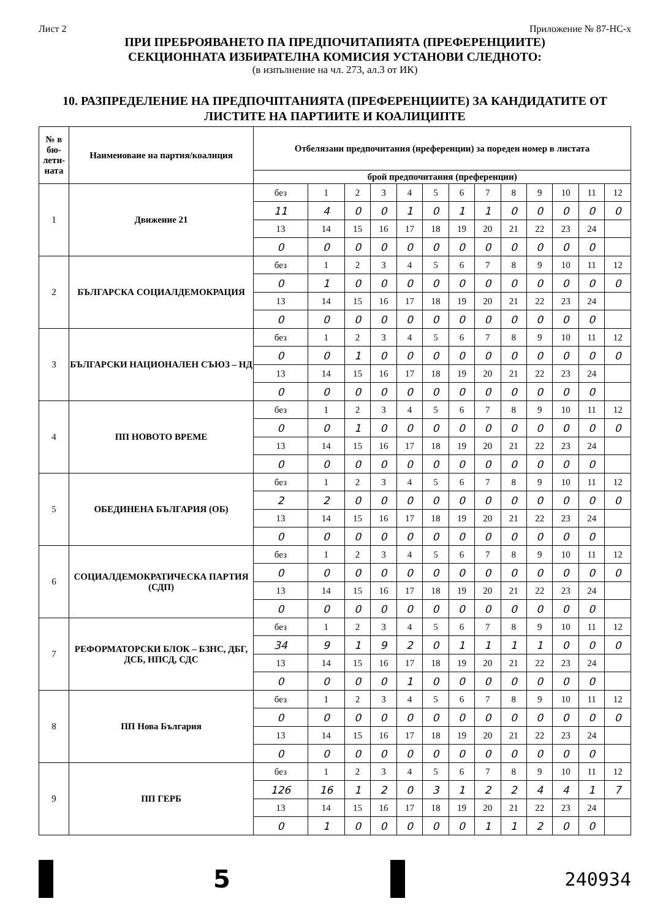Лист 2 Приложение № 87-НС-х
ПРИ ПРЕБРОЯВАНЕТО ПА ПРЕДПОЧИТАПИЯТА (ПРЕФЕРЕНЦИИТЕ)
СЕКЦИОННАТА ИЗБИРАТЕЛНА КОМИСИЯ УСТАНОВИ СЛЕДНОТО:
(в изпълнение на чл. 273, ал.3 от ИК)
10. РАЗПРЕДЕЛЕНИЕ НА ПРЕДПОЧПТАНИЯТА (ПРЕФЕРЕНЦИИТЕ) ЗА КАНДИДАТИТЕ ОТ ЛИСТИТЕ НА ПАРТИИТЕ И КОАЛИЦИПТЕ
| № в бю-лети-ната | Наимеиоваие на партия/коалиция | Отбелязани предпочитания (нреференции) за пореден иомер в листата | | | | | | | | | | | | |
| --- | --- | --- | --- | --- | --- | --- | --- | --- | --- | --- | --- | --- | --- | --- |
| | | брой предпочитания (преференции) | | | | | | | | | | | | |
| 1 | Движеиие 21 | без | 1 | 2 | 3 | 4 | 5 | 6 | 7 | 8 | 9 | 10 | 11 | 12 |
| | | 11 | 4 | 0 | 0 | 1 | 0 | 1 | 1 | 0 | 0 | 0 | 0 | 0 |
| | | 13 | 14 | 15 | 16 | 17 | 18 | 19 | 20 | 21 | 22 | 23 | 24 | |
| | | 0 | 0 | 0 | 0 | 0 | 0 | 0 | 0 | 0 | 0 | 0 | 0 | |
| 2 | БЪЛГАРСКА СОЦИАЛДЕМОКРАЦИЯ | без | 1 | 2 | 3 | 4 | 5 | 6 | 7 | 8 | 9 | 10 | 11 | 12 |
| | | 0 | 1 | 0 | 0 | 0 | 0 | 0 | 0 | 0 | 0 | 0 | 0 | 0 |
| | | 13 | 14 | 15 | 16 | 17 | 18 | 19 | 20 | 21 | 22 | 23 | 24 | |
| | | 0 | 0 | 0 | 0 | 0 | 0 | 0 | 0 | 0 | 0 | 0 | 0 | |
| 3 | БЪЛГАРСКИ НАЦИОНАЛЕН СЪЮЗ – НД | без | 1 | 2 | 3 | 4 | 5 | 6 | 7 | 8 | 9 | 10 | 11 | 12 |
| | | 0 | 0 | 1 | 0 | 0 | 0 | 0 | 0 | 0 | 0 | 0 | 0 | 0 |
| | | 13 | 14 | 15 | 16 | 17 | 18 | 19 | 20 | 21 | 22 | 23 | 24 | |
| | | 0 | 0 | 0 | 0 | 0 | 0 | 0 | 0 | 0 | 0 | 0 | 0 | |
| 4 | ПП НОВОТО ВРЕМЕ | без | 1 | 2 | 3 | 4 | 5 | 6 | 7 | 8 | 9 | 10 | 11 | 12 |
| | | 0 | 0 | 1 | 0 | 0 | 0 | 0 | 0 | 0 | 0 | 0 | 0 | 0 |
| | | 13 | 14 | 15 | 16 | 17 | 18 | 19 | 20 | 21 | 22 | 23 | 24 | |
| | | 0 | 0 | 0 | 0 | 0 | 0 | 0 | 0 | 0 | 0 | 0 | 0 | |
| 5 | ОБЕДИНЕНА БЪЛГАРИЯ (ОБ) | без | 1 | 2 | 3 | 4 | 5 | 6 | 7 | 8 | 9 | 10 | 11 | 12 |
| | | 2 | 2 | 0 | 0 | 0 | 0 | 0 | 0 | 0 | 0 | 0 | 0 | 0 |
| | | 13 | 14 | 15 | 16 | 17 | 18 | 19 | 20 | 21 | 22 | 23 | 24 | |
| | | 0 | 0 | 0 | 0 | 0 | 0 | 0 | 0 | 0 | 0 | 0 | 0 | |
| 6 | СОЦИАЛДЕМОКРАТИЧЕСКА ПАРТИЯ (СДП) | без | 1 | 2 | 3 | 4 | 5 | 6 | 7 | 8 | 9 | 10 | 11 | 12 |
| | | 0 | 0 | 0 | 0 | 0 | 0 | 0 | 0 | 0 | 0 | 0 | 0 | 0 |
| | | 13 | 14 | 15 | 16 | 17 | 18 | 19 | 20 | 21 | 22 | 23 | 24 | |
| | | 0 | 0 | 0 | 0 | 0 | 0 | 0 | 0 | 0 | 0 | 0 | 0 | |
| 7 | РЕФОРМАТОРСКИ БЛОК – БЗНС, ДБГ, ДСБ, НПСД, СДС | без | 1 | 2 | 3 | 4 | 5 | 6 | 7 | 8 | 9 | 10 | 11 | 12 |
| | | 34 | 9 | 1 | 9 | 2 | 0 | 1 | 1 | 1 | 1 | 0 | 0 | 0 |
| | | 13 | 14 | 15 | 16 | 17 | 18 | 19 | 20 | 21 | 22 | 23 | 24 | |
| | | 0 | 0 | 0 | 0 | 1 | 0 | 0 | 0 | 0 | 0 | 0 | 0 | |
| 8 | ПП Нова България | без | 1 | 2 | 3 | 4 | 5 | 6 | 7 | 8 | 9 | 10 | 11 | 12 |
| | | 0 | 0 | 0 | 0 | 0 | 0 | 0 | 0 | 0 | 0 | 0 | 0 | 0 |
| | | 13 | 14 | 15 | 16 | 17 | 18 | 19 | 20 | 21 | 22 | 23 | 24 | |
| | | 0 | 0 | 0 | 0 | 0 | 0 | 0 | 0 | 0 | 0 | 0 | 0 | |
| 9 | ПП ГЕРБ | без | 1 | 2 | 3 | 4 | 5 | 6 | 7 | 8 | 9 | 10 | 11 | 12 |
| | | 126 | 16 | 1 | 2 | 0 | 3 | 1 | 2 | 2 | 4 | 4 | 1 | 7 |
| | | 13 | 14 | 15 | 16 | 17 | 18 | 19 | 20 | 21 | 22 | 23 | 24 | |
| | | 0 | 1 | 0 | 0 | 0 | 0 | 0 | 1 | 1 | 2 | 0 | 0 | |
5
240934